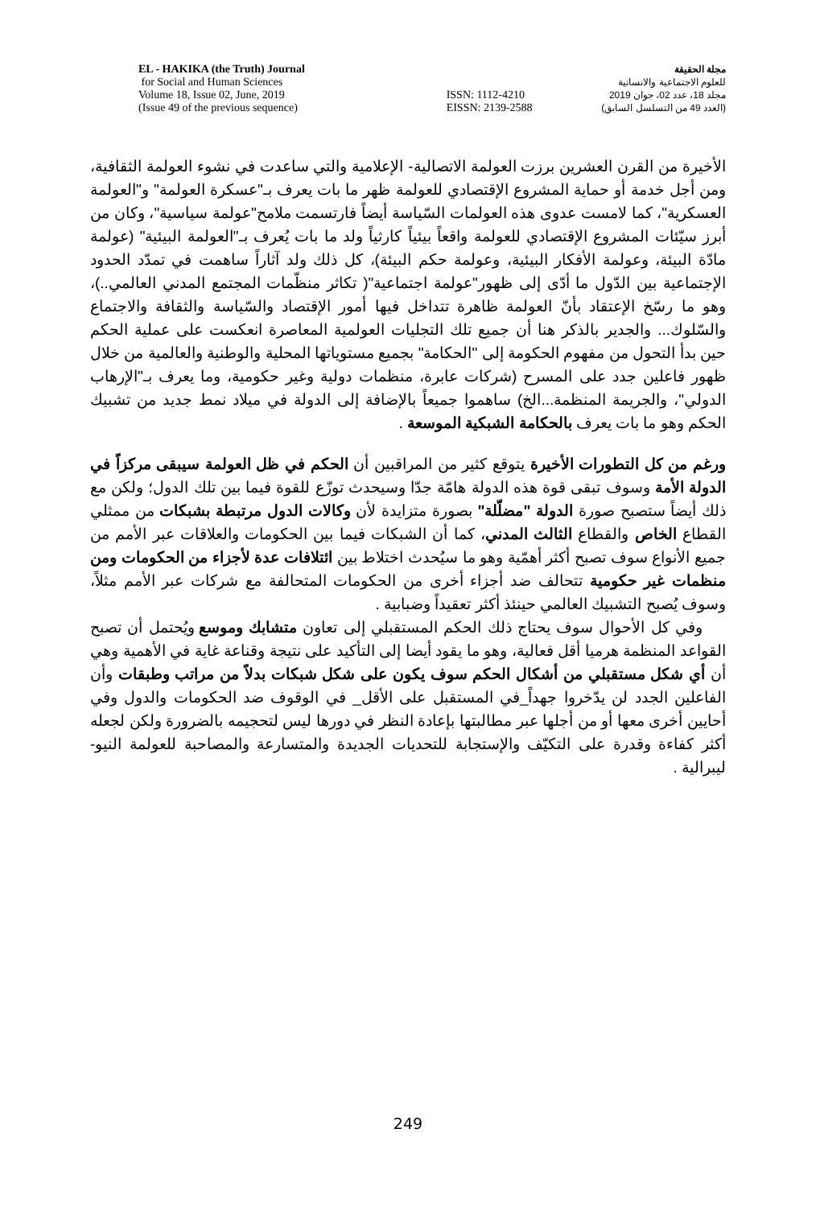EL - HAKIKA (the Truth) Journal
for Social and Human Sciences
Volume 18, Issue 02, June, 2019
(Issue 49 of the previous sequence)
ISSN: 1112-4210
EISSN: 2139-2588
مجلة الحقيقة
للعلوم الاجتماعية والانسانية
مجلد 18، عدد 02، جوان 2019
(العدد 49 من التسلسل السابق)
الأخيرة من القرن العشرين برزت العولمة الاتصالية- الإعلامية والتي ساعدت في نشوء العولمة الثقافية، ومن أجل خدمة أو حماية المشروع الإقتصادي للعولمة ظهر ما بات يعرف بـ"عسكرة العولمة" و"العولمة العسكرية"، كما لامست عدوى هذه العولمات السّياسة أيضاً فارتسمت ملامح"عولمة سياسية"، وكان من أبرز سيّئات المشروع الإقتصادي للعولمة واقعاً بيئياً كارثياً ولد ما بات يُعرف بـ"العولمة البيئية" (عولمة مادّة البيئة، وعولمة الأفكار البيئية، وعولمة حكم البيئة)، كل ذلك ولد آثاراً ساهمت في تمدّد الحدود الإجتماعية بين الدّول ما أدّى إلى ظهور"عولمة اجتماعية"( تكاثر منظّمات المجتمع المدني العالمي..)، وهو ما رسّخ الإعتقاد بأنّ العولمة ظاهرة تتداخل فيها أمور الإقتصاد والسّياسة والثقافة والاجتماع والسّلوك... والجدير بالذكر هنا أن جميع تلك التجليات العولمية المعاصرة انعكست على عملية الحكم حين بدأ التحول من مفهوم الحكومة إلى "الحكامة" بجميع مستوياتها المحلية والوطنية والعالمية من خلال ظهور فاعلين جدد على المسرح (شركات عابرة، منظمات دولية وغير حكومية، وما يعرف بـ"الإرهاب الدولي"، والجريمة المنظمة...الخ) ساهموا جميعاً بالإضافة إلى الدولة في ميلاد نمط جديد من تشبيك الحكم وهو ما بات يعرف بالحكامة الشبكية الموسعة .
ورغم من كل التطورات الأخيرة يتوقع كثير من المراقبين أن الحكم في ظل العولمة سيبقى مركزاً في الدولة الأمة وسوف تبقى قوة هذه الدولة هامّة جدّا وسيحدث توزّع للقوة فيما بين تلك الدول؛ ولكن مع ذلك أيضاً ستصبح صورة الدولة "مضلّلة" بصورة متزايدة لأن وكالات الدول مرتبطة بشبكات من ممثلي القطاع الخاص والقطاع الثالث المدني، كما أن الشبكات فيما بين الحكومات والعلاقات عبر الأمم من جميع الأنواع سوف تصبح أكثر أهمّية وهو ما سيُحدث اختلاط بين ائتلافات عدة لأجزاء من الحكومات ومن منظمات غير حكومية تتحالف ضد أجزاء أخرى من الحكومات المتحالفة مع شركات عبر الأمم مثلاً، وسوف يُصبح التشبيك العالمي حينئذ أكثر تعقيداً وضبابية .
وفي كل الأحوال سوف يحتاج ذلك الحكم المستقبلي إلى تعاون متشابك وموسع ويُحتمل أن تصبح القواعد المنظمة هرميا أقل فعالية، وهو ما يقود أيضا إلى التأكيد على نتيجة وقناعة غاية في الأهمية وهي أن أي شكل مستقبلي من أشكال الحكم سوف يكون على شكل شبكات بدلاً من مراتب وطبقات وأن الفاعلين الجدد لن يدّخروا جهداً_في المستقبل على الأقل_ في الوقوف ضد الحكومات والدول وفي أحايين أخرى معها أو من أجلها عبر مطالبتها بإعادة النظر في دورها ليس لتحجيمه بالضرورة ولكن لجعله أكثر كفاءة وقدرة على التكيّف والإستجابة للتحديات الجديدة والمتسارعة والمصاحبة للعولمة النيو- ليبرالية .
249